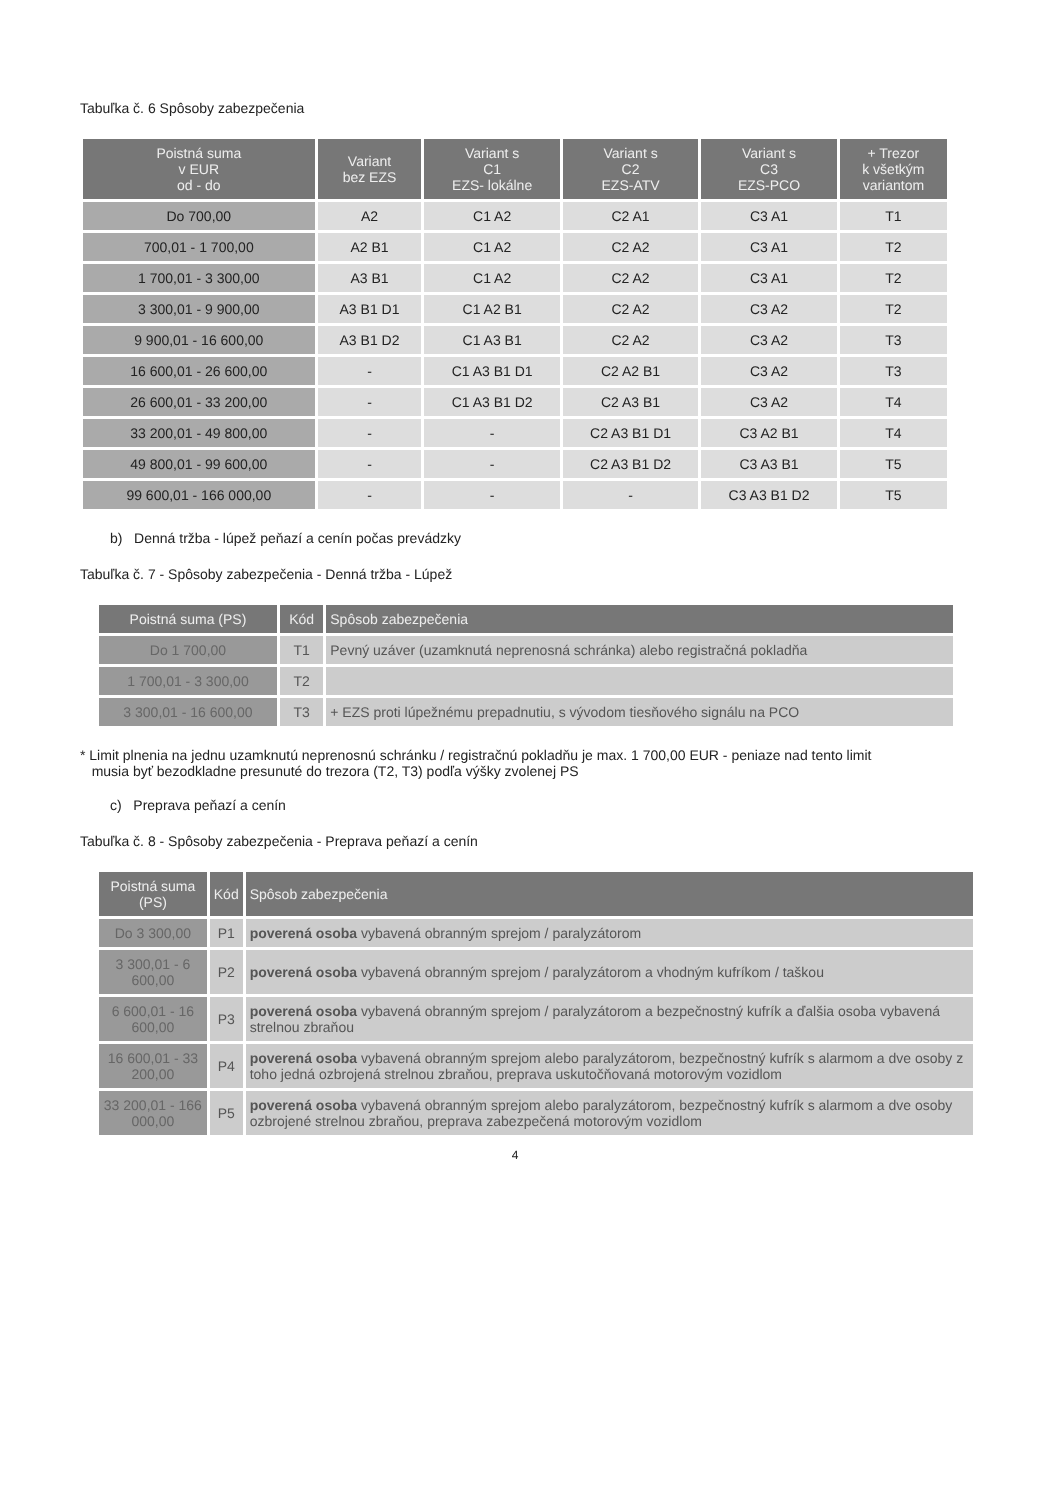Tabuľka č. 6 Spôsoby zabezpečenia
| Poistná suma v EUR od - do | Variant bez EZS | Variant s C1 EZS- lokálne | Variant s C2 EZS-ATV | Variant s C3 EZS-PCO | + Trezor k všetkým variantom |
| --- | --- | --- | --- | --- | --- |
| Do 700,00 | A2 | C1 A2 | C2 A1 | C3 A1 | T1 |
| 700,01 - 1 700,00 | A2 B1 | C1 A2 | C2 A2 | C3 A1 | T2 |
| 1 700,01 - 3 300,00 | A3 B1 | C1 A2 | C2 A2 | C3 A1 | T2 |
| 3 300,01 - 9 900,00 | A3 B1 D1 | C1 A2 B1 | C2 A2 | C3 A2 | T2 |
| 9 900,01 - 16 600,00 | A3 B1 D2 | C1 A3 B1 | C2 A2 | C3 A2 | T3 |
| 16 600,01 - 26 600,00 | - | C1 A3 B1 D1 | C2 A2 B1 | C3 A2 | T3 |
| 26 600,01 - 33 200,00 | - | C1 A3 B1 D2 | C2 A3 B1 | C3 A2 | T4 |
| 33 200,01 - 49 800,00 | - | - | C2 A3 B1 D1 | C3 A2 B1 | T4 |
| 49 800,01 - 99 600,00 | - | - | C2 A3 B1 D2 | C3 A3 B1 | T5 |
| 99 600,01 - 166 000,00 | - | - | - | C3 A3 B1 D2 | T5 |
b) Denná tržba - lúpež peňazí a cenín počas prevádzky
Tabuľka č. 7 - Spôsoby zabezpečenia - Denná tržba - Lúpež
| Poistná suma (PS) | Kód | Spôsob zabezpečenia |
| --- | --- | --- |
| Do 1 700,00 | T1 | Pevný uzáver (uzamknutá neprenosná schránka) alebo registračná pokladňa |
| 1 700,01 - 3 300,00 | T2 | |
| 3 300,01 - 16 600,00 | T3 | + EZS proti lúpežnému prepadnutiu, s vývodom tiesňového signálu na PCO |
* Limit plnenia na jednu uzamknutú neprenosnú schránku / registračnú pokladňu je max. 1 700,00 EUR - peniaze nad tento limit
musia byť bezodkladne presunuté do trezora (T2, T3) podľa výšky zvolenej PS
c) Preprava peňazí a cenín
Tabuľka č. 8 - Spôsoby zabezpečenia - Preprava peňazí a cenín
| Poistná suma (PS) | Kód | Spôsob zabezpečenia |
| --- | --- | --- |
| Do 3 300,00 | P1 | poverená osoba vybavená obranným sprejom / paralyzátorom |
| 3 300,01 - 6 600,00 | P2 | poverená osoba vybavená obranným sprejom / paralyzátorom a vhodným kufríkom / taškou |
| 6 600,01 - 16 600,00 | P3 | poverená osoba vybavená obranným sprejom / paralyzátorom a bezpečnostný kufrík a ďalšia osoba vybavená strelnou zbraňou |
| 16 600,01 - 33 200,00 | P4 | poverená osoba vybavená obranným sprejom alebo paralyzátorom, bezpečnostný kufrík s alarmom a dve osoby z toho jedná ozbrojená strelnou zbraňou, preprava uskutočňovaná motorovým vozidlom |
| 33 200,01 - 166 000,00 | P5 | poverená osoba vybavená obranným sprejom alebo paralyzátorom, bezpečnostný kufrík s alarmom a dve osoby ozbrojené strelnou zbraňou, preprava zabezpečená motorovým vozidlom |
4